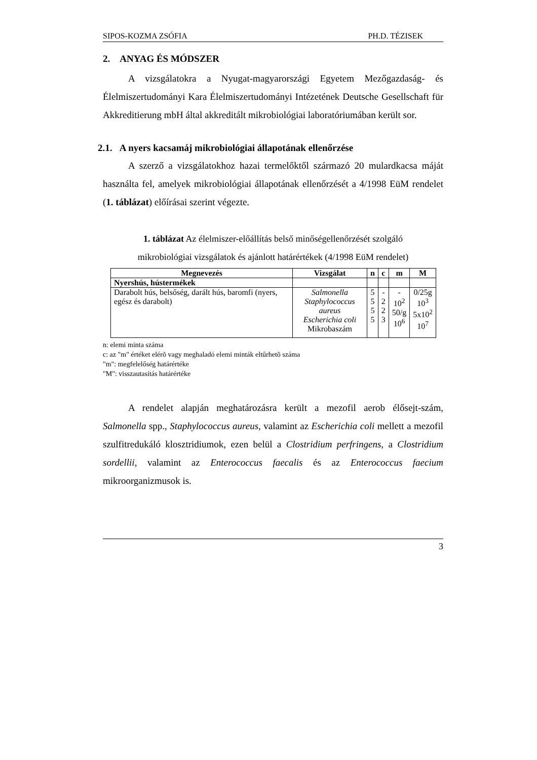SIPOS-KOZMA ZSÓFIA PH.D. TÉZISEK
2. ANYAG ÉS MÓDSZER
A vizsgálatokra a Nyugat-magyarországi Egyetem Mezőgazdaság- és Élelmiszertudományi Kara Élelmiszertudományi Intézetének Deutsche Gesellschaft für Akkreditierung mbH által akkreditált mikrobiológiai laboratóriumában került sor.
2.1. A nyers kacsamáj mikrobiológiai állapotának ellenőrzése
A szerző a vizsgálatokhoz hazai termelőktől származó 20 mulardkacsa máját használta fel, amelyek mikrobiológiai állapotának ellenőrzését a 4/1998 EüM rendelet (1. táblázat) előírásai szerint végezte.
1. táblázat Az élelmiszer-előállítás belső minőségellenőrzését szolgáló
mikrobiológiai vizsgálatok és ajánlott határértékek (4/1998 EüM rendelet)
| Megnevezés | Vizsgálat | n | c | m | M |
| --- | --- | --- | --- | --- | --- |
| Nyershús, hústermékek | | | | | |
| Darabolt hús, belsőség, darált hús, baromfi (nyers, egész és darabolt) | Salmonella Staphylococcus aureus Escherichia coli Mikrobaszám | 5 5 5 5 | - 2 2 3 | - 10<sup>2</sup> 50/g 10<sup>6</sup> | 0/25g 10<sup>3</sup> 5x10<sup>2</sup> 10<sup>7</sup> |
n: elemi minta száma
c: az "m" értéket elérõ vagy meghaladó elemi minták eltűrhetõ száma
"m": megfelelőség határértéke
"M": visszautasítás határértéke
A rendelet alapján meghatározásra került a mezofil aerob élősejt-szám, Salmonella spp., Staphylococcus aureus, valamint az Escherichia coli mellett a mezofil szulfitredukáló klosztridiumok, ezen belül a Clostridium perfringens, a Clostridium sordellii, valamint az Enterococcus faecalis és az Enterococcus faecium mikroorganizmusok is.
3